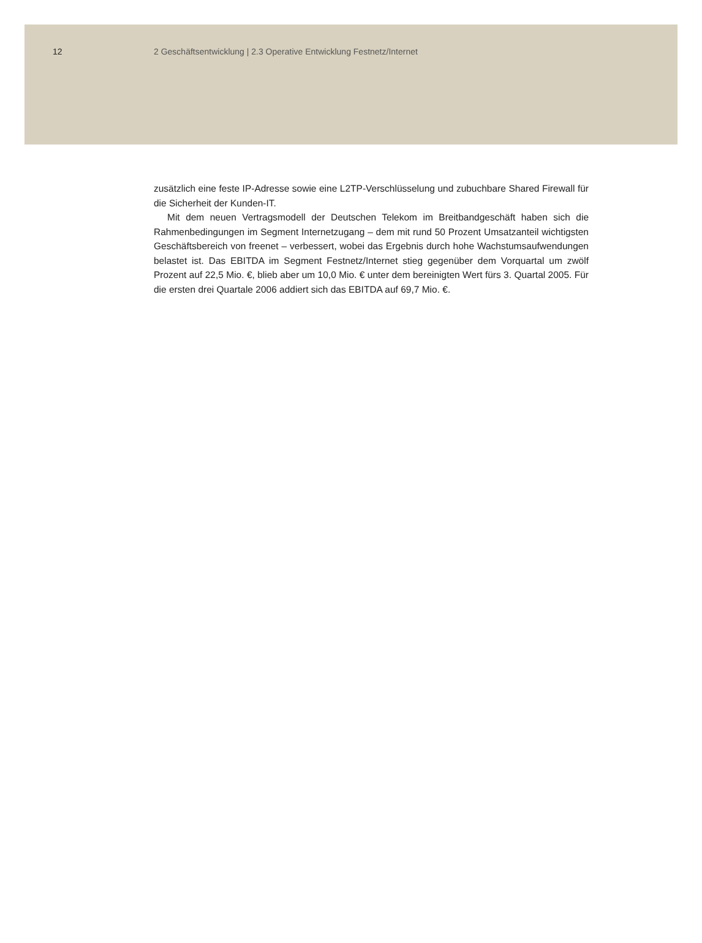12 2 Geschäftsentwicklung | 2.3 Operative Entwicklung Festnetz/Internet
zusätzlich eine feste IP-Adresse sowie eine L2TP-Verschlüsselung und zubuchbare Shared Firewall für die Sicherheit der Kunden-IT.
Mit dem neuen Vertragsmodell der Deutschen Telekom im Breitbandgeschäft haben sich die Rahmenbedingungen im Segment Internetzugang – dem mit rund 50 Prozent Umsatzanteil wichtigsten Geschäftsbereich von freenet – verbessert, wobei das Ergebnis durch hohe Wachstumsaufwendungen belastet ist. Das EBITDA im Segment Festnetz/Internet stieg gegenüber dem Vorquartal um zwölf Prozent auf 22,5 Mio. €, blieb aber um 10,0 Mio. € unter dem bereinigten Wert fürs 3. Quartal 2005. Für die ersten drei Quartale 2006 addiert sich das EBITDA auf 69,7 Mio. €.